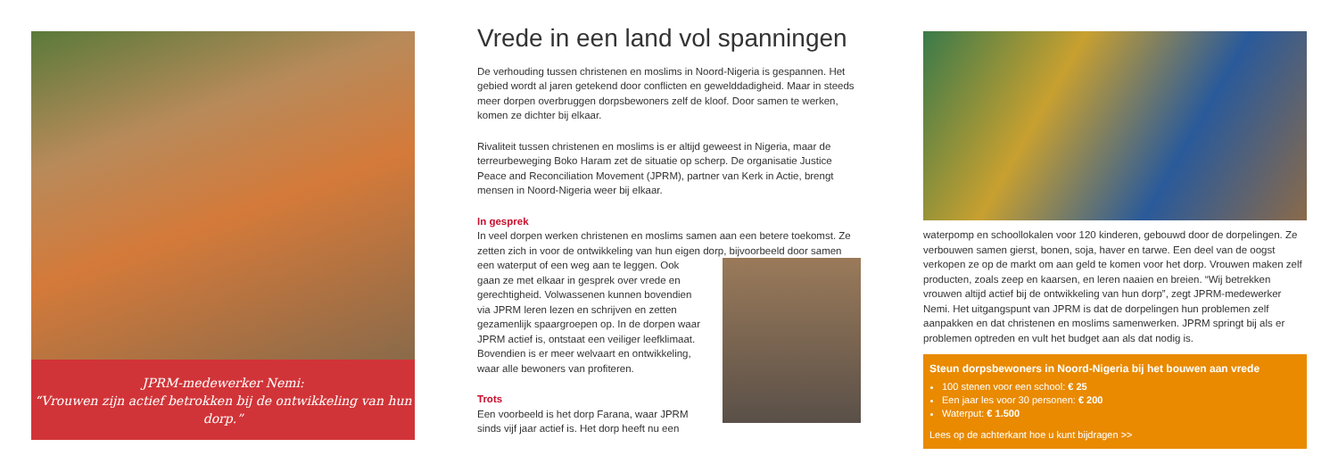JPRM-medewerker Nemi:
“Vrouwen zijn actief betrokken bij de ontwikkeling van hun dorp.”
Vrede in een land vol spanningen
De verhouding tussen christenen en moslims in Noord-Nigeria is gespannen. Het gebied wordt al jaren getekend door conflicten en gewelddadigheid. Maar in steeds meer dorpen overbruggen dorpsbewoners zelf de kloof. Door samen te werken, komen ze dichter bij elkaar.
Rivaliteit tussen christenen en moslims is er altijd geweest in Nigeria, maar de terreurbeweging Boko Haram zet de situatie op scherp. De organisatie Justice Peace and Reconciliation Movement (JPRM), partner van Kerk in Actie, brengt mensen in Noord-Nigeria weer bij elkaar.
In gesprek
In veel dorpen werken christenen en moslims samen aan een betere toekomst. Ze zetten zich in voor de ontwikkeling van hun eigen dorp, bijvoorbeeld door samen een waterput of een weg aan te leggen. Ook gaan ze met elkaar in gesprek over vrede en gerechtigheid. Volwassenen kunnen bovendien via JPRM leren lezen en schrijven en zetten gezamenlijk spaargroepen op. In de dorpen waar JPRM actief is, ontstaat een veiliger leefklimaat. Bovendien is er meer welvaart en ontwikkeling, waar alle bewoners van profiteren.
Trots
Een voorbeeld is het dorp Farana, waar JPRM sinds vijf jaar actief is. Het dorp heeft nu een
waterpomp en schoollokalen voor 120 kinderen, gebouwd door de dorpelingen. Ze verbouwen samen gierst, bonen, soja, haver en tarwe. Een deel van de oogst verkopen ze op de markt om aan geld te komen voor het dorp. Vrouwen maken zelf producten, zoals zeep en kaarsen, en leren naaien en breien. “Wij betrekken vrouwen altijd actief bij de ontwikkeling van hun dorp”, zegt JPRM-medewerker Nemi. Het uitgangspunt van JPRM is dat de dorpelingen hun problemen zelf aanpakken en dat christenen en moslims samenwerken. JPRM springt bij als er problemen optreden en vult het budget aan als dat nodig is.
Steun dorpsbewoners in Noord-Nigeria bij het bouwen aan vrede
100 stenen voor een school: € 25
Een jaar les voor 30 personen: € 200
Waterput: € 1.500
Lees op de achterkant hoe u kunt bijdragen >>